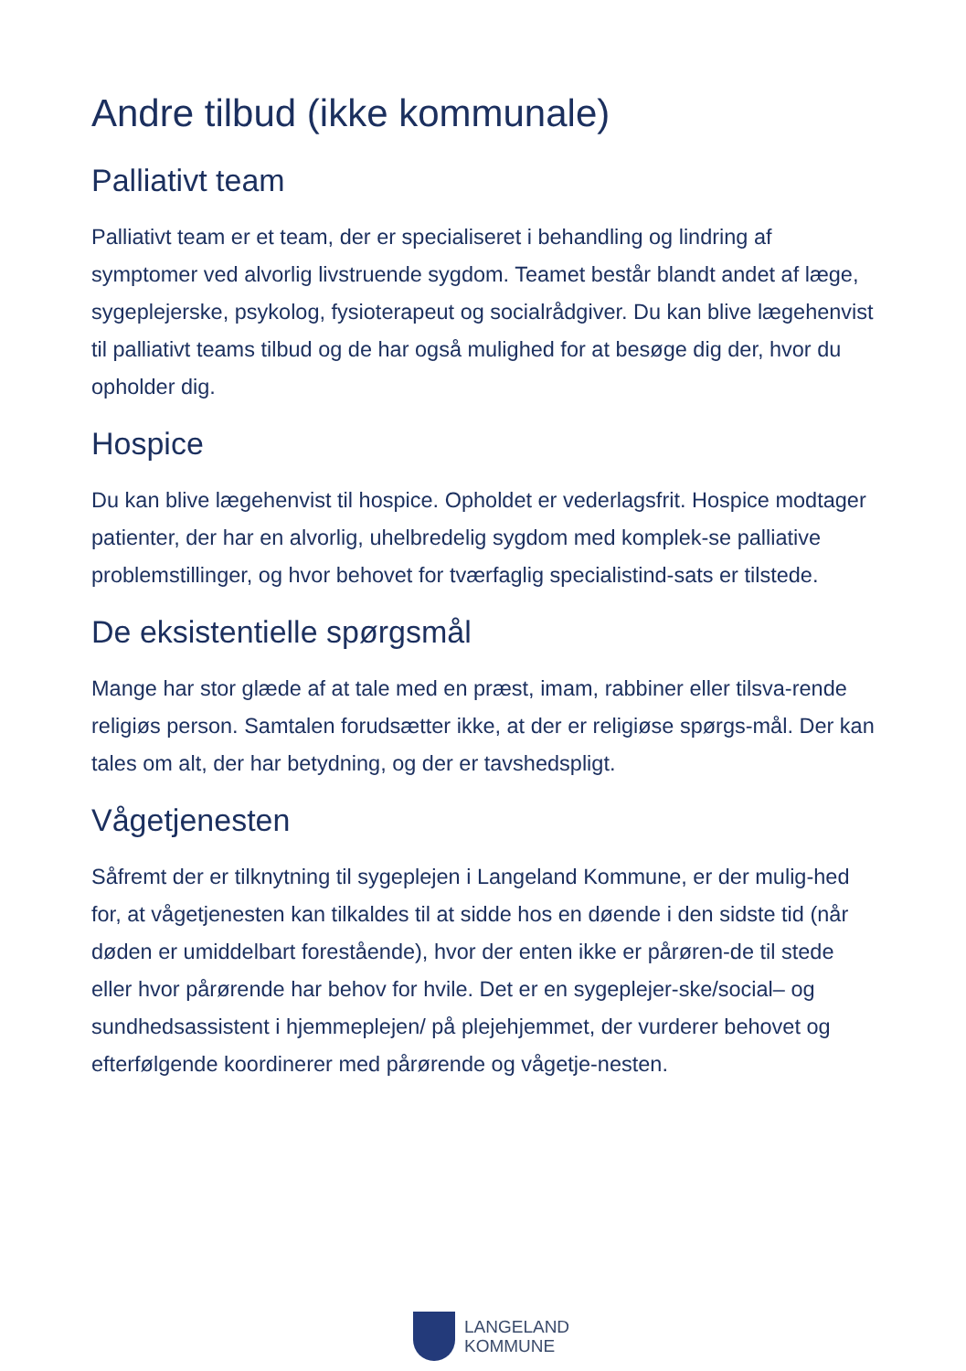Andre tilbud (ikke kommunale)
Palliativt team
Palliativt team er et team, der er specialiseret i behandling og lindring af symptomer ved alvorlig livstruende sygdom. Teamet består blandt andet af læge, sygeplejerske, psykolog, fysioterapeut og socialrådgiver. Du kan blive lægehenvist til palliativt teams tilbud og de har også mulighed for at besøge dig der, hvor du opholder dig.
Hospice
Du kan blive lægehenvist til hospice. Opholdet er vederlagsfrit. Hospice modtager patienter, der har en alvorlig, uhelbredelig sygdom med komplek-se palliative problemstillinger, og hvor behovet for tværfaglig specialistind-sats er tilstede.
De eksistentielle spørgsmål
Mange har stor glæde af at tale med en præst, imam, rabbiner eller tilsva-rende religiøs person. Samtalen forudsætter ikke, at der er religiøse spørgs-mål. Der kan tales om alt, der har betydning, og der er tavshedspligt.
Vågetjenesten
Såfremt der er tilknytning til sygeplejen i Langeland Kommune, er der mulig-hed for, at vågetjenesten kan tilkaldes til at sidde hos en døende i den sidste tid (når døden er umiddelbart forestående), hvor der enten ikke er pårøren-de til stede eller hvor pårørende har behov for hvile. Det er en sygeplejer-ske/social– og sundhedsassistent i hjemmeplejen/ på plejehjemmet, der vurderer behovet og efterfølgende koordinerer med pårørende og vågetje-nesten.
LANGELAND
KOMMUNE